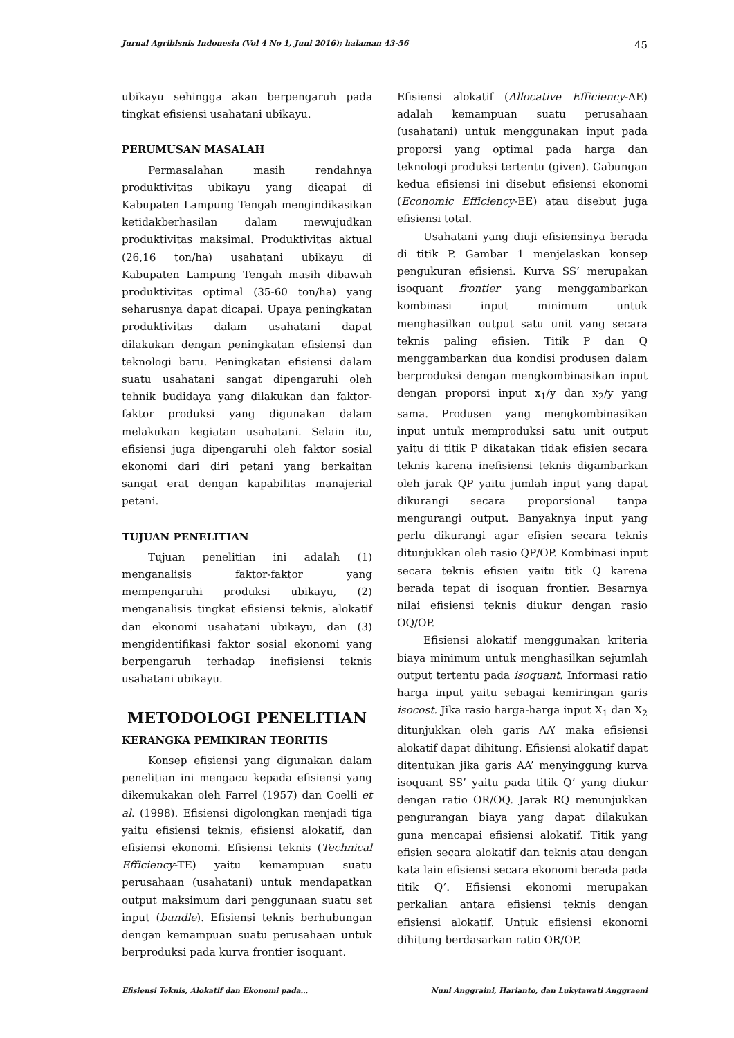Jurnal Agribisnis Indonesia (Vol 4 No 1, Juni 2016); halaman 43-56 45
ubikayu sehingga akan berpengaruh pada tingkat efisiensi usahatani ubikayu.
PERUMUSAN MASALAH
Permasalahan masih rendahnya produktivitas ubikayu yang dicapai di Kabupaten Lampung Tengah mengindikasikan ketidakberhasilan dalam mewujudkan produktivitas maksimal. Produktivitas aktual (26,16 ton/ha) usahatani ubikayu di Kabupaten Lampung Tengah masih dibawah produktivitas optimal (35-60 ton/ha) yang seharusnya dapat dicapai. Upaya peningkatan produktivitas dalam usahatani dapat dilakukan dengan peningkatan efisiensi dan teknologi baru. Peningkatan efisiensi dalam suatu usahatani sangat dipengaruhi oleh tehnik budidaya yang dilakukan dan faktor-faktor produksi yang digunakan dalam melakukan kegiatan usahatani. Selain itu, efisiensi juga dipengaruhi oleh faktor sosial ekonomi dari diri petani yang berkaitan sangat erat dengan kapabilitas manajerial petani.
TUJUAN PENELITIAN
Tujuan penelitian ini adalah (1) menganalisis faktor-faktor yang mempengaruhi produksi ubikayu, (2) menganalisis tingkat efisiensi teknis, alokatif dan ekonomi usahatani ubikayu, dan (3) mengidentifikasi faktor sosial ekonomi yang berpengaruh terhadap inefisiensi teknis usahatani ubikayu.
METODOLOGI PENELITIAN
KERANGKA PEMIKIRAN TEORITIS
Konsep efisiensi yang digunakan dalam penelitian ini mengacu kepada efisiensi yang dikemukakan oleh Farrel (1957) dan Coelli et al. (1998). Efisiensi digolongkan menjadi tiga yaitu efisiensi teknis, efisiensi alokatif, dan efisiensi ekonomi. Efisiensi teknis (Technical Efficiency-TE) yaitu kemampuan suatu perusahaan (usahatani) untuk mendapatkan output maksimum dari penggunaan suatu set input (bundle). Efisiensi teknis berhubungan dengan kemampuan suatu perusahaan untuk berproduksi pada kurva frontier isoquant.
Efisiensi alokatif (Allocative Efficiency-AE) adalah kemampuan suatu perusahaan (usahatani) untuk menggunakan input pada proporsi yang optimal pada harga dan teknologi produksi tertentu (given). Gabungan kedua efisiensi ini disebut efisiensi ekonomi (Economic Efficiency-EE) atau disebut juga efisiensi total.
Usahatani yang diuji efisiensinya berada di titik P. Gambar 1 menjelaskan konsep pengukuran efisiensi. Kurva SS’ merupakan isoquant frontier yang menggambarkan kombinasi input minimum untuk menghasilkan output satu unit yang secara teknis paling efisien. Titik P dan Q menggambarkan dua kondisi produsen dalam berproduksi dengan mengkombinasikan input dengan proporsi input x<sub>1</sub>/y dan x<sub>2</sub>/y yang sama. Produsen yang mengkombinasikan input untuk memproduksi satu unit output yaitu di titik P dikatakan tidak efisien secara teknis karena inefisiensi teknis digambarkan oleh jarak QP yaitu jumlah input yang dapat dikurangi secara proporsional tanpa mengurangi output. Banyaknya input yang perlu dikurangi agar efisien secara teknis ditunjukkan oleh rasio QP/OP. Kombinasi input secara teknis efisien yaitu titk Q karena berada tepat di isoquan frontier. Besarnya nilai efisiensi teknis diukur dengan rasio OQ/OP.
Efisiensi alokatif menggunakan kriteria biaya minimum untuk menghasilkan sejumlah output tertentu pada isoquant. Informasi ratio harga input yaitu sebagai kemiringan garis isocost. Jika rasio harga-harga input X<sub>1</sub> dan X<sub>2</sub> ditunjukkan oleh garis AA’ maka efisiensi alokatif dapat dihitung. Efisiensi alokatif dapat ditentukan jika garis AA’ menyinggung kurva isoquant SS’ yaitu pada titik Q’ yang diukur dengan ratio OR/OQ. Jarak RQ menunjukkan pengurangan biaya yang dapat dilakukan guna mencapai efisiensi alokatif. Titik yang efisien secara alokatif dan teknis atau dengan kata lain efisiensi secara ekonomi berada pada titik Q’. Efisiensi ekonomi merupakan perkalian antara efisiensi teknis dengan efisiensi alokatif. Untuk efisiensi ekonomi dihitung berdasarkan ratio OR/OP.
Efisiensi Teknis, Alokatif dan Ekonomi pada… Nuni Anggraini, Harianto, dan Lukytawati Anggraeni